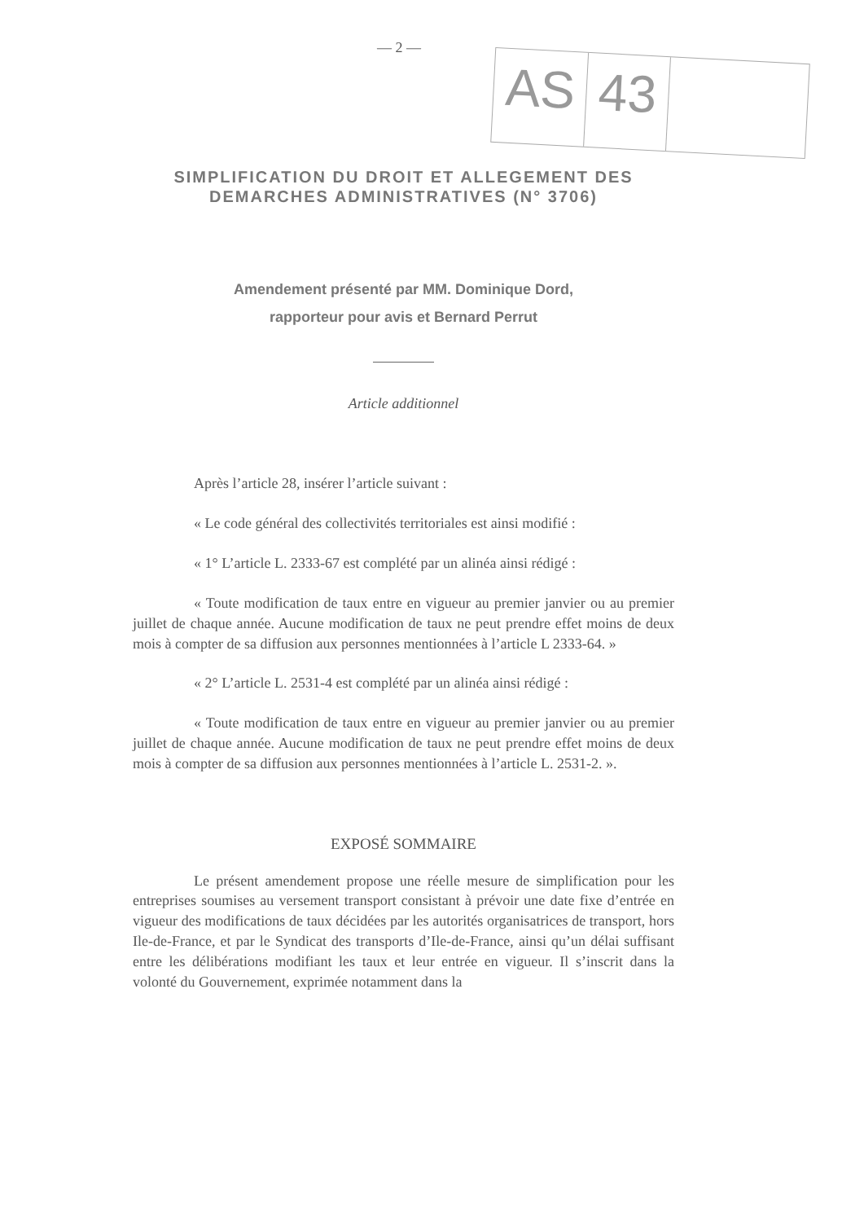— 2 —
AS
43
SIMPLIFICATION DU DROIT ET ALLEGEMENT DES DEMARCHES ADMINISTRATIVES (N° 3706)
Amendement présenté par MM. Dominique Dord,
rapporteur pour avis et Bernard Perrut
Article additionnel
Après l’article 28, insérer l’article suivant :
« Le code général des collectivités territoriales est ainsi modifié :
« 1° L’article L. 2333-67 est complété par un alinéa ainsi rédigé :
« Toute modification de taux entre en vigueur au premier janvier ou au premier juillet de chaque année. Aucune modification de taux ne peut prendre effet moins de deux mois à compter de sa diffusion aux personnes mentionnées à l’article L 2333-64. »
« 2° L’article L. 2531-4 est complété par un alinéa ainsi rédigé :
« Toute modification de taux entre en vigueur au premier janvier ou au premier juillet de chaque année. Aucune modification de taux ne peut prendre effet moins de deux mois à compter de sa diffusion aux personnes mentionnées à l’article L. 2531-2. ».
EXPOSÉ SOMMAIRE
Le présent amendement propose une réelle mesure de simplification pour les entreprises soumises au versement transport consistant à prévoir une date fixe d’entrée en vigueur des modifications de taux décidées par les autorités organisatrices de transport, hors Ile-de-France, et par le Syndicat des transports d’Ile-de-France, ainsi qu’un délai suffisant entre les délibérations modifiant les taux et leur entrée en vigueur. Il s’inscrit dans la volonté du Gouvernement, exprimée notamment dans la